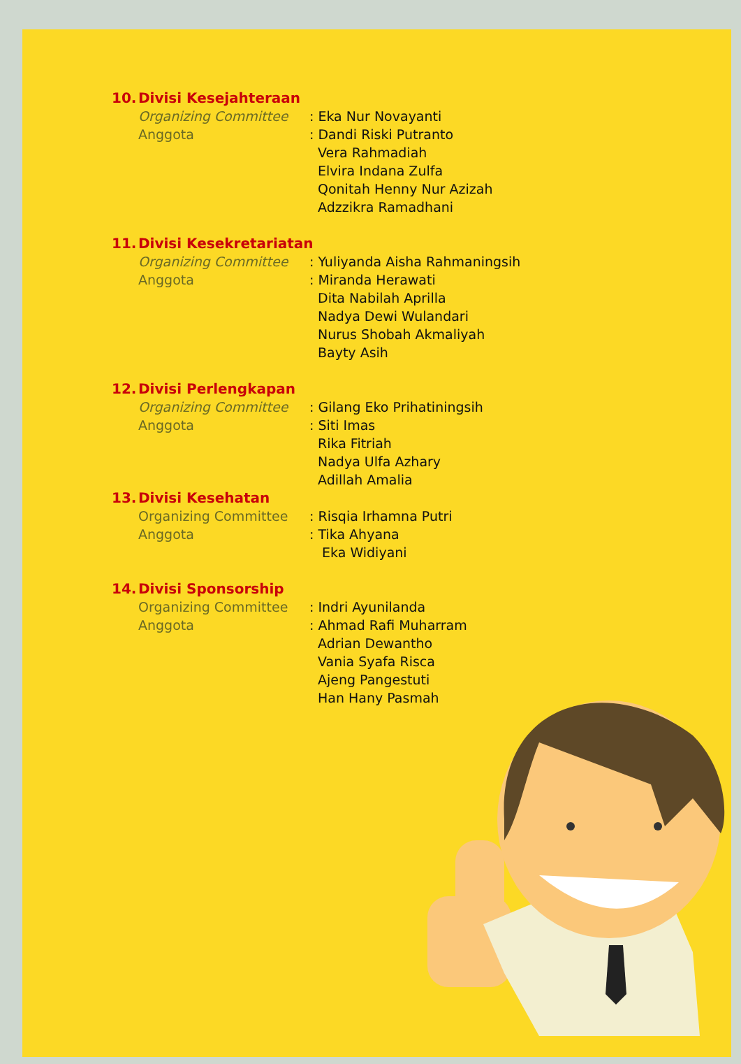10. Divisi Kesejahteraan
Organizing Committee : Eka Nur Novayanti
Anggota : Dandi Riski Putranto
Vera Rahmadiah
Elvira Indana Zulfa
Qonitah Henny Nur Azizah
Adzzikra Ramadhani
11. Divisi Kesekretariatan
Organizing Committee : Yuliyanda Aisha Rahmaningsih
Anggota : Miranda Herawati
Dita Nabilah Aprilla
Nadya Dewi Wulandari
Nurus Shobah Akmaliyah
Bayty Asih
12. Divisi Perlengkapan
Organizing Committee : Gilang Eko Prihatiningsih
Anggota : Siti Imas
Rika Fitriah
Nadya Ulfa Azhary
Adillah Amalia
13. Divisi Kesehatan
Organizing Committee : Risqia Irhamna Putri
Anggota : Tika Ahyana
Eka Widiyani
14. Divisi Sponsorship
Organizing Committee : Indri Ayunilanda
Anggota : Ahmad Rafi Muharram
Adrian Dewantho
Vania Syafa Risca
Ajeng Pangestuti
Han Hany Pasmah